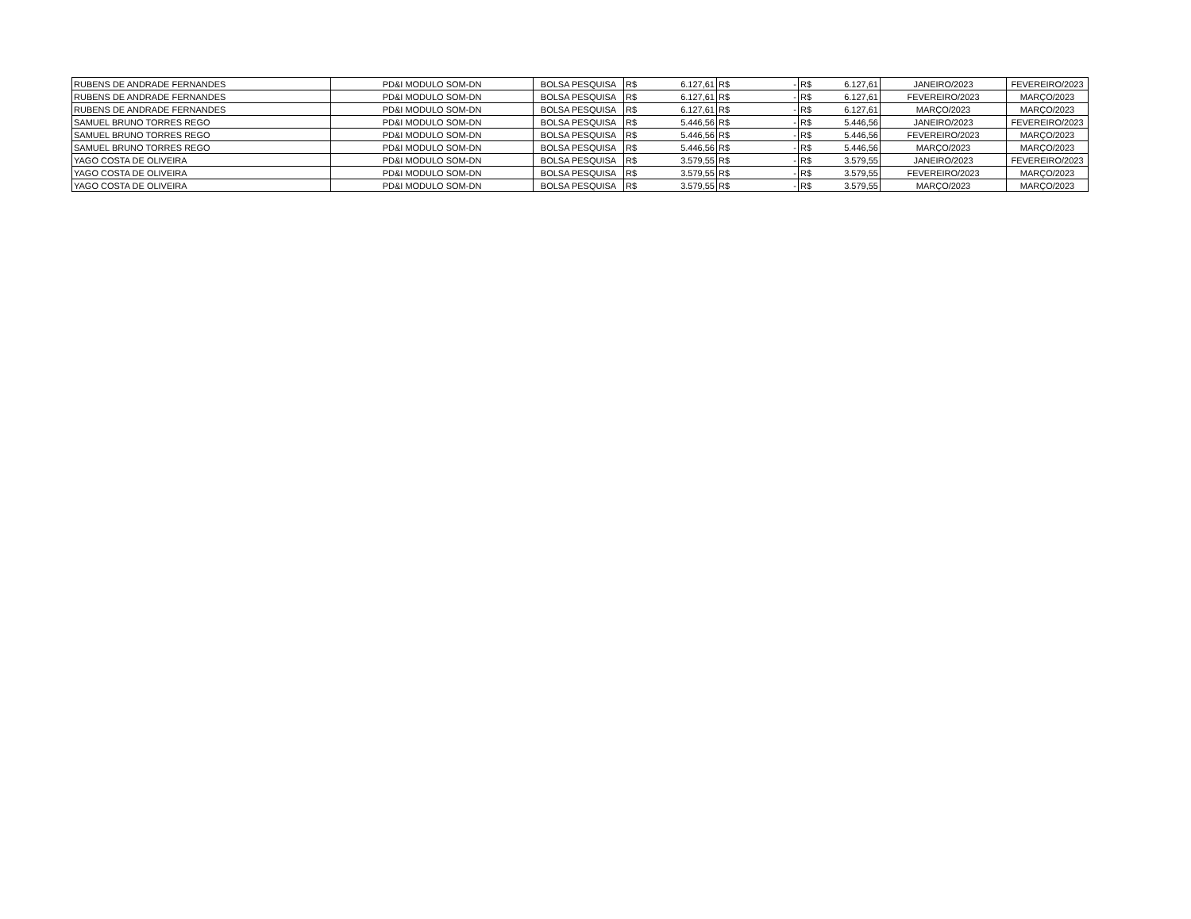| RUBENS DE ANDRADE FERNANDES | PD&I MODULO SOM-DN | BOLSA PESQUISA | R$ | 6.127,61 | R$ | - | R$ | 6.127,61 | JANEIRO/2023 | FEVEREIRO/2023 |
| RUBENS DE ANDRADE FERNANDES | PD&I MODULO SOM-DN | BOLSA PESQUISA | R$ | 6.127,61 | R$ | - | R$ | 6.127,61 | FEVEREIRO/2023 | MARÇO/2023 |
| RUBENS DE ANDRADE FERNANDES | PD&I MODULO SOM-DN | BOLSA PESQUISA | R$ | 6.127,61 | R$ | - | R$ | 6.127,61 | MARÇO/2023 | MARÇO/2023 |
| SAMUEL BRUNO TORRES REGO | PD&I MODULO SOM-DN | BOLSA PESQUISA | R$ | 5.446,56 | R$ | - | R$ | 5.446,56 | JANEIRO/2023 | FEVEREIRO/2023 |
| SAMUEL BRUNO TORRES REGO | PD&I MODULO SOM-DN | BOLSA PESQUISA | R$ | 5.446,56 | R$ | - | R$ | 5.446,56 | FEVEREIRO/2023 | MARÇO/2023 |
| SAMUEL BRUNO TORRES REGO | PD&I MODULO SOM-DN | BOLSA PESQUISA | R$ | 5.446,56 | R$ | - | R$ | 5.446,56 | MARÇO/2023 | MARÇO/2023 |
| YAGO COSTA DE OLIVEIRA | PD&I MODULO SOM-DN | BOLSA PESQUISA | R$ | 3.579,55 | R$ | - | R$ | 3.579,55 | JANEIRO/2023 | FEVEREIRO/2023 |
| YAGO COSTA DE OLIVEIRA | PD&I MODULO SOM-DN | BOLSA PESQUISA | R$ | 3.579,55 | R$ | - | R$ | 3.579,55 | FEVEREIRO/2023 | MARÇO/2023 |
| YAGO COSTA DE OLIVEIRA | PD&I MODULO SOM-DN | BOLSA PESQUISA | R$ | 3.579,55 | R$ | - | R$ | 3.579,55 | MARÇO/2023 | MARÇO/2023 |